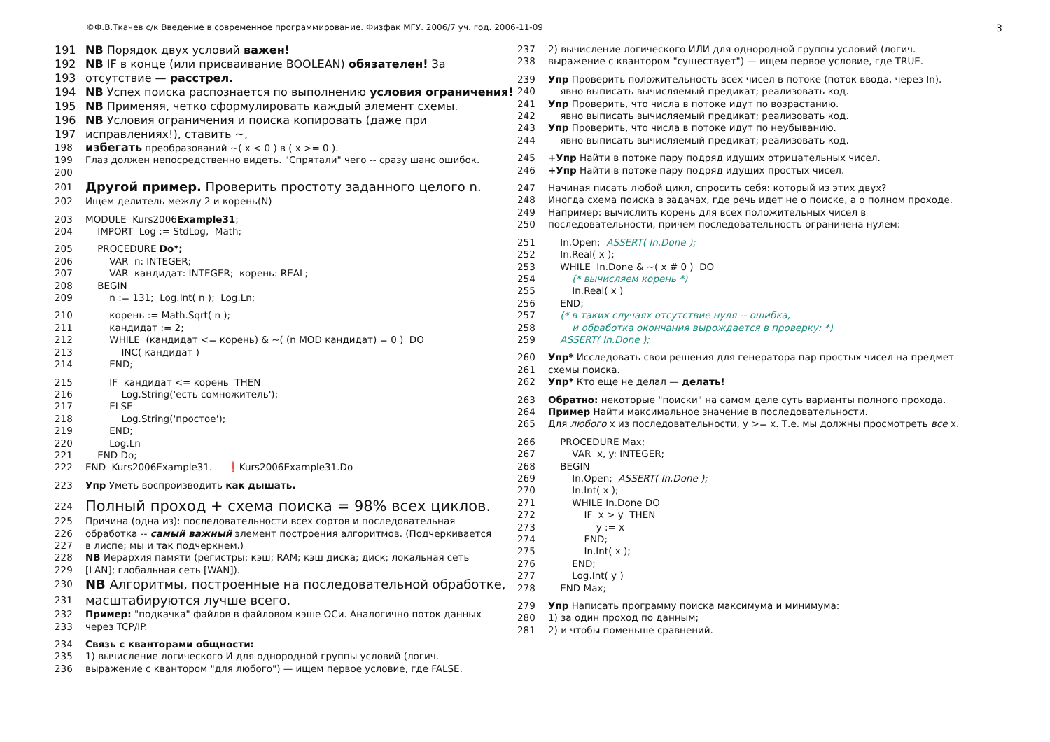©Ф.В.Ткачев с/к Введение в современное программирование. Физфак МГУ. 2006/7 уч. год. 2006-11-09 3
191 NB Порядок двух условий важен!
192 NB IF в конце (или присваивание BOOLEAN) обязателен! За
193 отсутствие — расстрел.
194 NB Успех поиска распознается по выполнению условия ограничения!
195 NB Применяя, четко сформулировать каждый элемент схемы.
196 NB Условия ограничения и поиска копировать (даже при
197 исправлениях!), ставить ~,
198 избегать преобразований ~( x < 0 ) в ( x >= 0 ).
199 Глаз должен непосредственно видеть. "Спрятали" чего -- сразу шанс ошибок.
200
201 Другой пример. Проверить простоту заданного целого n.
202 Ищем делитель между 2 и корень(N)
203 MODULE Kurs2006Example31;
204 IMPORT Log := StdLog, Math;
205 PROCEDURE Do*;
206 VAR n: INTEGER;
207 VAR кандидат: INTEGER; корень: REAL;
208 BEGIN
209 n := 131; Log.Int( n ); Log.Ln;
210 корень := Math.Sqrt( n );
211 кандидат := 2;
212 WHILE (кандидат <= корень) & ~( (n MOD кандидат) = 0 ) DO
213 INC( кандидат )
214 END;
215 IF кандидат <= корень THEN
216 Log.String('есть сомножитель');
217 ELSE
218 Log.String('простое');
219 END;
220 Log.Ln
221 END Do;
222 END Kurs2006Example31. ❗Kurs2006Example31.Do
223 Упр Уметь воспроизводить как дышать.
224 Полный проход + схема поиска = 98% всех циклов.
225 Причина (одна из): последовательности всех сортов и последовательная
226 обработка -- самый важный элемент построения алгоритмов. (Подчеркивается
227 в лиспе; мы и так подчеркнем.)
228 NB Иерархия памяти (регистры; кэш; RAM; кэш диска; диск; локальная сеть
229 [LAN]; глобальная сеть [WAN]).
230 NB Алгоритмы, построенные на последовательной обработке,
231 масштабируются лучше всего.
232 Пример: "подкачка" файлов в файловом кэше ОСи. Аналогично поток данных
233 через TCP/IP.
234 Связь с кванторами общности:
235 1) вычисление логического И для однородной группы условий (логич.
236 выражение с квантором "для любого") — ищем первое условие, где FALSE.
237 2) вычисление логического ИЛИ для однородной группы условий (логич.
238 выражение с квантором "существует") — ищем первое условие, где TRUE.
239 Упр Проверить положительность всех чисел в потоке (поток ввода, через In).
240 явно выписать вычисляемый предикат; реализовать код.
241 Упр Проверить, что числа в потоке идут по возрастанию.
242 явно выписать вычисляемый предикат; реализовать код.
243 Упр Проверить, что числа в потоке идут по неубыванию.
244 явно выписать вычисляемый предикат; реализовать код.
245 +Упр Найти в потоке пару подряд идущих отрицательных чисел.
246 +Упр Найти в потоке пару подряд идущих простых чисел.
247 Начиная писать любой цикл, спросить себя: который из этих двух?
248 Иногда схема поиска в задачах, где речь идет не о поиске, а о полном проходе.
249 Например: вычислить корень для всех положительных чисел в
250 последовательности, причем последовательность ограничена нулем:
251 In.Open; ASSERT( In.Done );
252 In.Real( x );
253 WHILE In.Done & ~( x # 0 ) DO
254 (* вычисляем корень *)
255 In.Real( x )
256 END;
257 (* в таких случаях отсутствие нуля -- ошибка,
258 и обработка окончания вырождается в проверку: *)
259 ASSERT( In.Done );
260 Упр* Исследовать свои решения для генератора пар простых чисел на предмет
261 схемы поиска.
262 Упр* Кто еще не делал — делать!
263 Обратно: некоторые "поиски" на самом деле суть варианты полного прохода.
264 Пример Найти максимальное значение в последовательности.
265 Для любого x из последовательности, y >= x. Т.е. мы должны просмотреть все x.
266 PROCEDURE Max;
267 VAR x, y: INTEGER;
268 BEGIN
269 In.Open; ASSERT( In.Done );
270 In.Int( x );
271 WHILE In.Done DO
272 IF x > y THEN
273 y := x
274 END;
275 In.Int( x );
276 END;
277 Log.Int( y )
278 END Max;
279 Упр Написать программу поиска максимума и минимума:
280 1) за один проход по данным;
281 2) и чтобы поменьше сравнений.